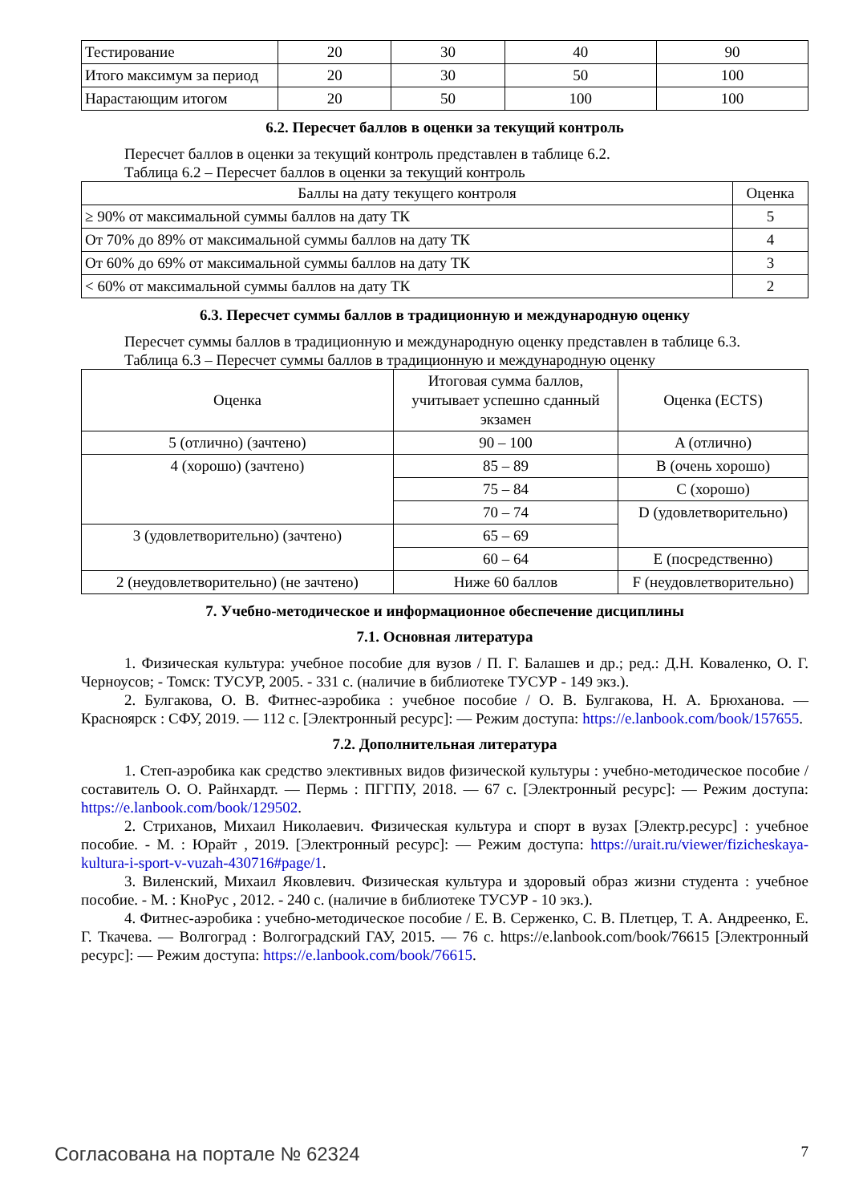| Тестирование | 20 | 30 | 40 | 90 |
| Итого максимум за период | 20 | 30 | 50 | 100 |
| Нарастающим итогом | 20 | 50 | 100 | 100 |
6.2. Пересчет баллов в оценки за текущий контроль
Пересчет баллов в оценки за текущий контроль представлен в таблице 6.2.
Таблица 6.2 – Пересчет баллов в оценки за текущий контроль
| Баллы на дату текущего контроля | Оценка |
| --- | --- |
| ≥ 90% от максимальной суммы баллов на дату ТК | 5 |
| От 70% до 89% от максимальной суммы баллов на дату ТК | 4 |
| От 60% до 69% от максимальной суммы баллов на дату ТК | 3 |
| < 60% от максимальной суммы баллов на дату ТК | 2 |
6.3. Пересчет суммы баллов в традиционную и международную оценку
Пересчет суммы баллов в традиционную и международную оценку представлен в таблице 6.3.
Таблица 6.3 – Пересчет суммы баллов в традиционную и международную оценку
| Оценка | Итоговая сумма баллов, учитывает успешно сданный экзамен | Оценка (ECTS) |
| --- | --- | --- |
| 5 (отлично) (зачтено) | 90 – 100 | A (отлично) |
| 4 (хорошо) (зачтено) | 85 – 89 | B (очень хорошо) |
| | 75 – 84 | C (хорошо) |
| | 70 – 74 | D (удовлетворительно) |
| 3 (удовлетворительно) (зачтено) | 65 – 69 | |
| | 60 – 64 | E (посредственно) |
| 2 (неудовлетворительно) (не зачтено) | Ниже 60 баллов | F (неудовлетворительно) |
7. Учебно-методическое и информационное обеспечение дисциплины
7.1. Основная литература
1. Физическая культура: учебное пособие для вузов / П. Г. Балашев и др.; ред.: Д.Н. Коваленко, О. Г. Черноусов; - Томск: ТУСУР, 2005. - 331 с. (наличие в библиотеке ТУСУР - 149 экз.).
2. Булгакова, О. В. Фитнес-аэробика : учебное пособие / О. В. Булгакова, Н. А. Брюханова. — Красноярск : СФУ, 2019. — 112 с. [Электронный ресурс]: — Режим доступа: https://e.lanbook.com/book/157655.
7.2. Дополнительная литература
1. Степ-аэробика как средство элективных видов физической культуры : учебно-методическое пособие / составитель О. О. Райнхардт. — Пермь : ПГГПУ, 2018. — 67 с. [Электронный ресурс]: — Режим доступа: https://e.lanbook.com/book/129502.
2. Стриханов, Михаил Николаевич. Физическая культура и спорт в вузах [Электр.ресурс] : учебное пособие. - М. : Юрайт , 2019. [Электронный ресурс]: — Режим доступа: https://urait.ru/viewer/fizicheskaya-kultura-i-sport-v-vuzah-430716#page/1.
3. Виленский, Михаил Яковлевич. Физическая культура и здоровый образ жизни студента : учебное пособие. - М. : КноРус , 2012. - 240 с. (наличие в библиотеке ТУСУР - 10 экз.).
4. Фитнес-аэробика : учебно-методическое пособие / Е. В. Серженко, С. В. Плетцер, Т. А. Андреенко, Е. Г. Ткачева. — Волгоград : Волгоградский ГАУ, 2015. — 76 с. https://e.lanbook.com/book/76615 [Электронный ресурс]: — Режим доступа: https://e.lanbook.com/book/76615.
Согласована на портале № 62324 7